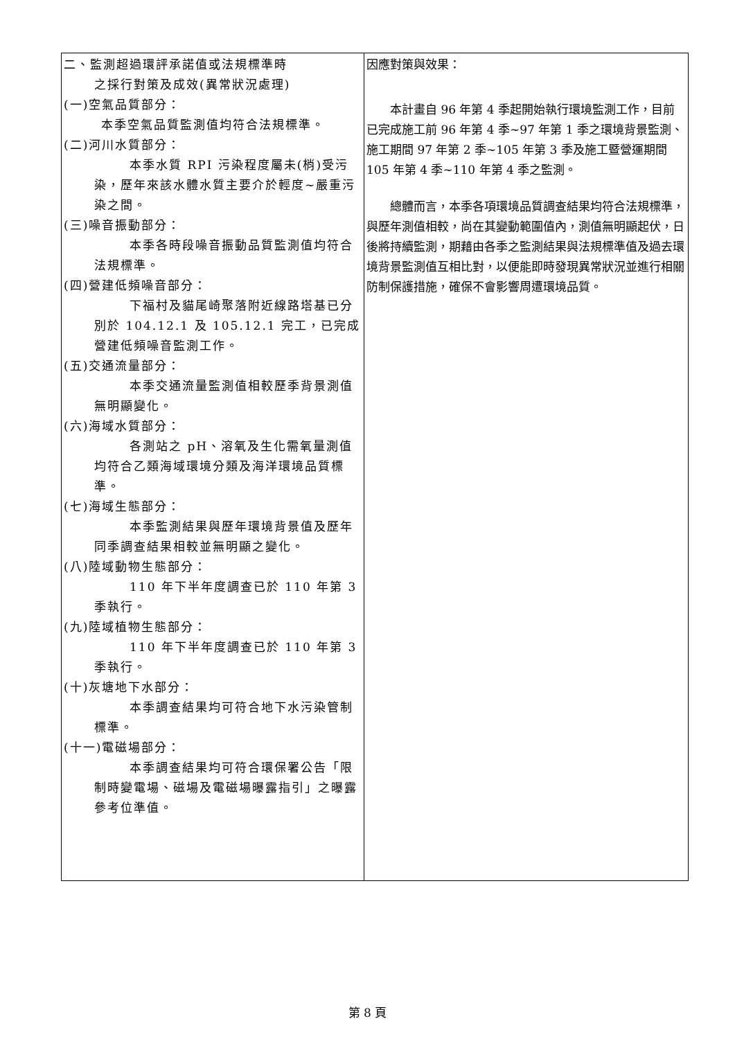| 二、監測超過環評承諾值或法規標準時 之採行對策及成效(異常狀況處理) (一)空氣品質部分： 本季空氣品質監測值均符合法規標準。 (二)河川水質部分： 本季水質 RPI 污染程度屬未(梢)受污染，歷年來該水體水質主要介於輕度~嚴重污染之間。 (三)噪音振動部分： 本季各時段噪音振動品質監測值均符合法規標準。 (四)營建低頻噪音部分： 下福村及貓尾崎聚落附近線路塔基已分別於 104.12.1 及 105.12.1 完工，已完成營建低頻噪音監測工作。 (五)交通流量部分： 本季交通流量監測值相較歷季背景測值無明顯變化。 (六)海域水質部分： 各測站之 pH、溶氧及生化需氧量測值均符合乙類海域環境分類及海洋環境品質標準。 (七)海域生態部分： 本季監測結果與歷年環境背景值及歷年同季調查結果相較並無明顯之變化。 (八)陸域動物生態部分： 110 年下半年度調查已於 110 年第 3 季執行。 (九)陸域植物生態部分： 110 年下半年度調查已於 110 年第 3 季執行。 (十)灰塘地下水部分： 本季調查結果均可符合地下水污染管制標準。 (十一)電磁場部分： 本季調查結果均可符合環保署公告「限制時變電場、磁場及電磁場曝露指引」之曝露參考位準值。 | 因應對策與效果： 本計畫自 96 年第 4 季起開始執行環境監測工作，目前已完成施工前 96 年第 4 季~97 年第 1 季之環境背景監測、施工期間 97 年第 2 季~105 年第 3 季及施工暨營運期間 105 年第 4 季~110 年第 4 季之監測。 總體而言，本季各項環境品質調查結果均符合法規標準，與歷年測值相較，尚在其變動範圍值內，測值無明顯起伏，日後將持續監測，期藉由各季之監測結果與法規標準值及過去環境背景監測值互相比對，以便能即時發現異常狀況並進行相關防制保護措施，確保不會影響周遭環境品質。 |
第 8 頁